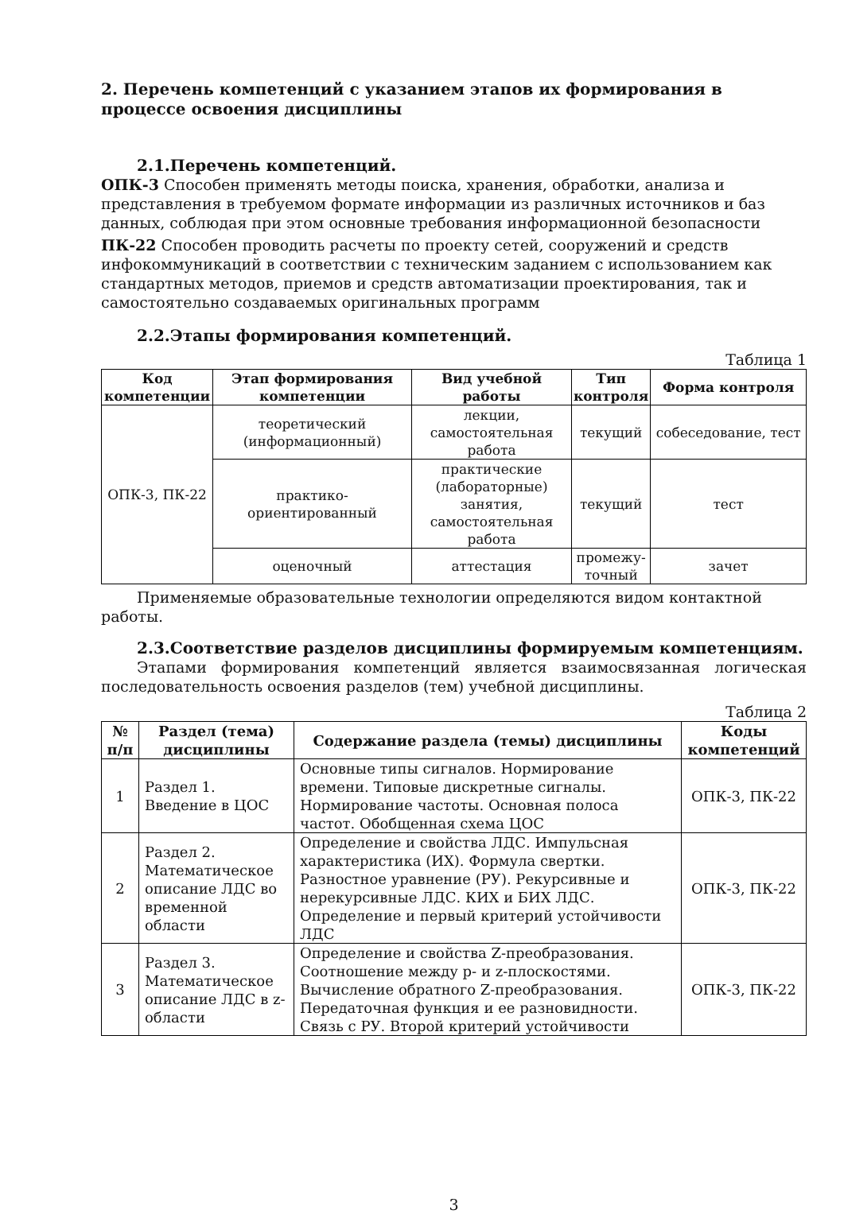2. Перечень компетенций с указанием этапов их формирования в процессе освоения дисциплины
2.1.Перечень компетенций.
ОПК-3 Способен применять методы поиска, хранения, обработки, анализа и представления в требуемом формате информации из различных источников и баз данных, соблюдая при этом основные требования информационной безопасности
ПК-22 Способен проводить расчеты по проекту сетей, сооружений и средств инфокоммуникаций в соответствии с техническим заданием с использованием как стандартных методов, приемов и средств автоматизации проектирования, так и самостоятельно создаваемых оригинальных программ
2.2.Этапы формирования компетенций.
Таблица 1
| Код компетенции | Этап формирования компетенции | Вид учебной работы | Тип контроля | Форма контроля |
| --- | --- | --- | --- | --- |
| ОПК-3, ПК-22 | теоретический (информационный) | лекции, самостоятельная работа | текущий | собеседование, тест |
| | практико-ориентированный | практические (лабораторные) занятия, самостоятельная работа | текущий | тест |
| | оценочный | аттестация | промежу-точный | зачет |
Применяемые образовательные технологии определяются видом контактной работы.
2.3.Соответствие разделов дисциплины формируемым компетенциям.
Этапами формирования компетенций является взаимосвязанная логическая последовательность освоения разделов (тем) учебной дисциплины.
Таблица 2
| № п/п | Раздел (тема) дисциплины | Содержание раздела (темы) дисциплины | Коды компетенций |
| --- | --- | --- | --- |
| 1 | Раздел 1. Введение в ЦОС | Основные типы сигналов. Нормирование времени. Типовые дискретные сигналы. Нормирование частоты. Основная полоса частот. Обобщенная схема ЦОС | ОПК-3, ПК-22 |
| 2 | Раздел 2. Математическое описание ЛДС во временной области | Определение и свойства ЛДС. Импульсная характеристика (ИХ). Формула свертки. Разностное уравнение (РУ). Рекурсивные и нерекурсивные ЛДС. КИХ и БИХ ЛДС. Определение и первый критерий устойчивости ЛДС | ОПК-3, ПК-22 |
| 3 | Раздел 3. Математическое описание ЛДС в z-области | Определение и свойства Z-преобразования. Соотношение между p- и z-плоскостями. Вычисление обратного Z-преобразования. Передаточная функция и ее разновидности. Связь с РУ. Второй критерий устойчивости | ОПК-3, ПК-22 |
3